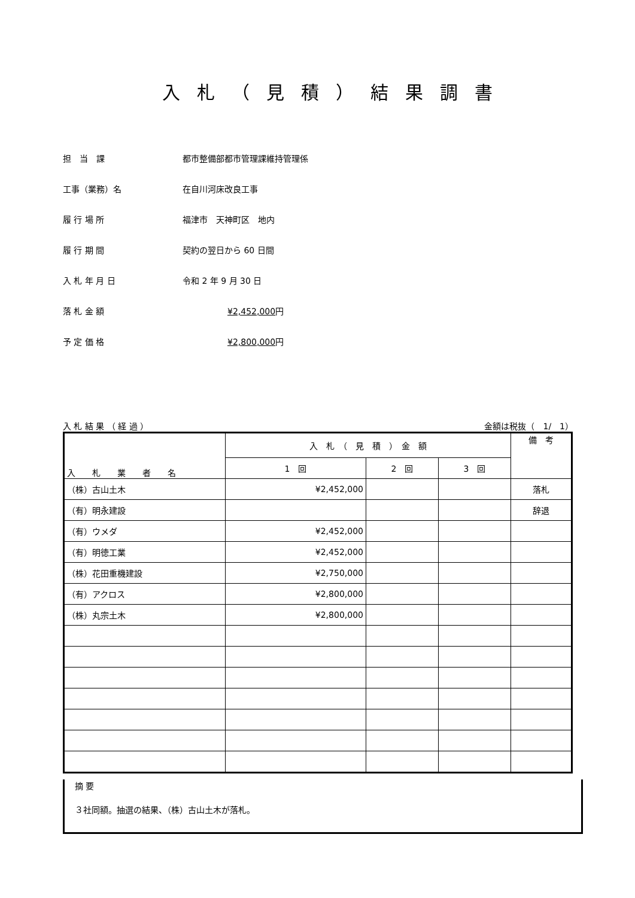入札（見積）結果調書
担　当　課 都市整備部都市管理課維持管理係
工事（業務）名 在自川河床改良工事
履 行 場 所 福津市　天神町区　地内
履 行 期 間 契約の翌日から 60 日間
入 札 年 月 日 令和 2 年 9 月 30 日
落 札 金 額 ¥2,452,000円
予 定 価 格 ¥2,800,000円
入 札 結 果 （ 経 過 ） 金額は税抜（　1/　1）
| 入 札 業 者 名 | 入 札 （ 見 積 ） 金 額 | | | 備 考 |
| --- | --- | --- | --- | --- |
| | 1 回 | 2 回 | 3 回 | |
| （株）古山土木 | ¥2,452,000 | | | 落札 |
| （有）明永建設 | | | | 辞退 |
| （有）ウメダ | ¥2,452,000 | | | |
| （有）明徳工業 | ¥2,452,000 | | | |
| （株）花田重機建設 | ¥2,750,000 | | | |
| （有）アクロス | ¥2,800,000 | | | |
| （株）丸宗土木 | ¥2,800,000 | | | |
摘 要
３社同額。抽選の結果、（株）古山土木が落札。